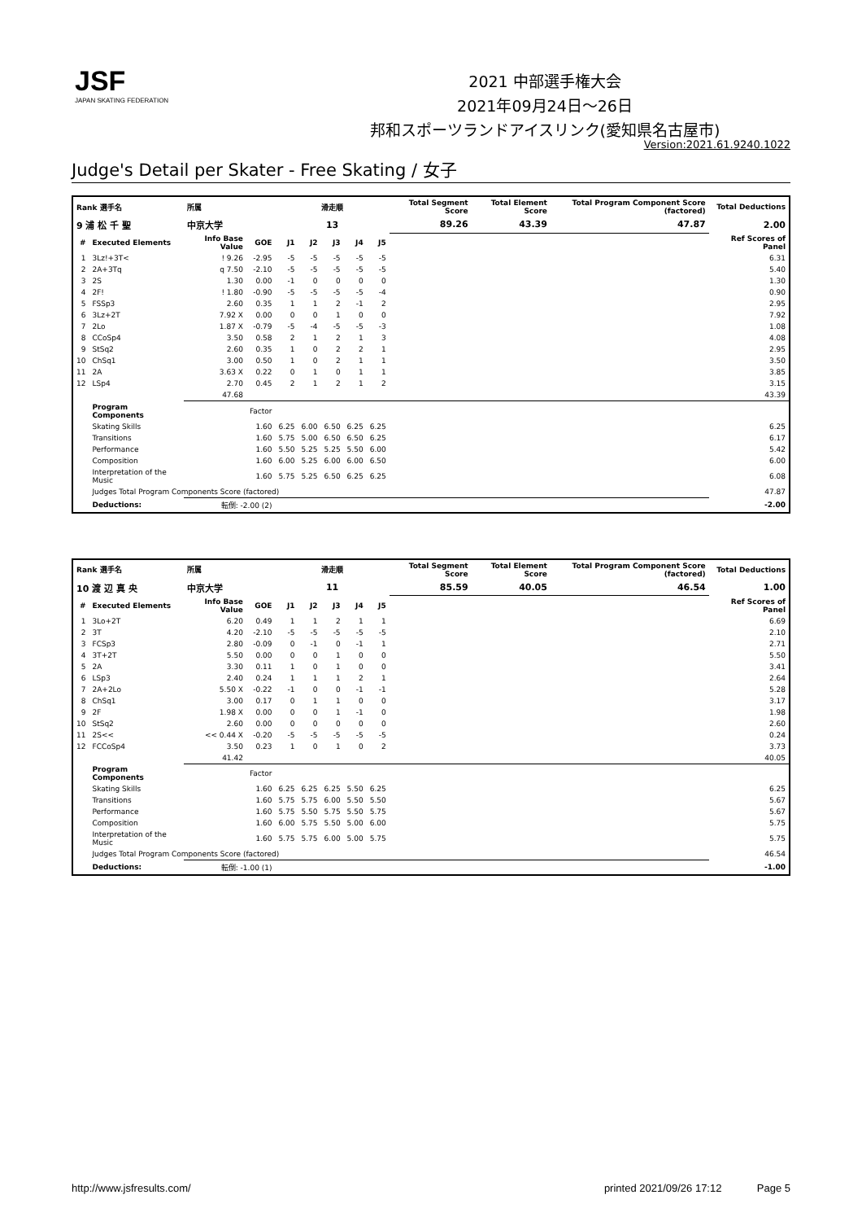JSF
JAPAN SKATING FEDERATION
2021 中部選手権大会
2021年09月24日～26日
邦和スポーツランドアイスリンク(愛知県名古屋市)
Version:2021.61.9240.1022
Judge's Detail per Skater - Free Skating / 女子
| Rank 選手名 | | 所属 | | 滑走順 | | | | | Total Segment Score | Total Element Score | Total Program Component Score (factored) | Total Deductions |
| --- | --- | --- | --- | --- | --- | --- | --- | --- | --- | --- | --- | --- |
| 9 浦 松 千 聖 | | 中京大学 | | 13 | | | | | 89.26 | 43.39 | 47.87 | 2.00 |
| # | Executed Elements | Info Base Value | GOE | J1 | J2 | J3 | J4 | J5 | | | | Ref Scores of Panel |
| 1 | 3Lz!+3T< | ! 9.26 | -2.95 | -5 | -5 | -5 | -5 | -5 | | | | 6.31 |
| 2 | 2A+3Tq | q 7.50 | -2.10 | -5 | -5 | -5 | -5 | -5 | | | | 5.40 |
| 3 | 2S | 1.30 | 0.00 | -1 | 0 | 0 | 0 | 0 | | | | 1.30 |
| 4 | 2F! | ! 1.80 | -0.90 | -5 | -5 | -5 | -5 | -4 | | | | 0.90 |
| 5 | FSSp3 | 2.60 | 0.35 | 1 | 1 | 2 | -1 | 2 | | | | 2.95 |
| 6 | 3Lz+2T | 7.92 X | 0.00 | 0 | 0 | 1 | 0 | 0 | | | | 7.92 |
| 7 | 2Lo | 1.87 X | -0.79 | -5 | -4 | -5 | -5 | -3 | | | | 1.08 |
| 8 | CCoSp4 | 3.50 | 0.58 | 2 | 1 | 2 | 1 | 3 | | | | 4.08 |
| 9 | StSq2 | 2.60 | 0.35 | 1 | 0 | 2 | 2 | 1 | | | | 2.95 |
| 10 | ChSq1 | 3.00 | 0.50 | 1 | 0 | 2 | 1 | 1 | | | | 3.50 |
| 11 | 2A | 3.63 X | 0.22 | 0 | 1 | 0 | 1 | 1 | | | | 3.85 |
| 12 | LSp4 | 2.70 | 0.45 | 2 | 1 | 2 | 1 | 2 | | | | 3.15 |
| | | 47.68 | | | | | | | | | | 43.39 |
| | Program Components | | Factor | | | | | | | | | |
| | Skating Skills | | 1.60 | 6.25 | 6.00 | 6.50 | 6.25 | 6.25 | | | | 6.25 |
| | Transitions | | 1.60 | 5.75 | 5.00 | 6.50 | 6.50 | 6.25 | | | | 6.17 |
| | Performance | | 1.60 | 5.50 | 5.25 | 5.25 | 5.50 | 6.00 | | | | 5.42 |
| | Composition | | 1.60 | 6.00 | 5.25 | 6.00 | 6.00 | 6.50 | | | | 6.00 |
| | Interpretation of the Music | | 1.60 | 5.75 | 5.25 | 6.50 | 6.25 | 6.25 | | | | 6.08 |
| | Judges Total Program Components Score (factored) | | | | | | | | | | | 47.87 |
| | Deductions: | 転倒: -2.00 (2) | | | | | | | | | | -2.00 |
| Rank 選手名 | | 所属 | | 滑走順 | | | | | Total Segment Score | Total Element Score | Total Program Component Score (factored) | Total Deductions |
| --- | --- | --- | --- | --- | --- | --- | --- | --- | --- | --- | --- | --- |
| 10 渡 辺 真 央 | | 中京大学 | | 11 | | | | | 85.59 | 40.05 | 46.54 | 1.00 |
| # | Executed Elements | Info Base Value | GOE | J1 | J2 | J3 | J4 | J5 | | | | Ref Scores of Panel |
| 1 | 3Lo+2T | 6.20 | 0.49 | 1 | 1 | 2 | 1 | 1 | | | | 6.69 |
| 2 | 3T | 4.20 | -2.10 | -5 | -5 | -5 | -5 | -5 | | | | 2.10 |
| 3 | FCSp3 | 2.80 | -0.09 | 0 | -1 | 0 | -1 | 1 | | | | 2.71 |
| 4 | 3T+2T | 5.50 | 0.00 | 0 | 0 | 1 | 0 | 0 | | | | 5.50 |
| 5 | 2A | 3.30 | 0.11 | 1 | 0 | 1 | 0 | 0 | | | | 3.41 |
| 6 | LSp3 | 2.40 | 0.24 | 1 | 1 | 1 | 2 | 1 | | | | 2.64 |
| 7 | 2A+2Lo | 5.50 X | -0.22 | -1 | 0 | 0 | -1 | -1 | | | | 5.28 |
| 8 | ChSq1 | 3.00 | 0.17 | 0 | 1 | 1 | 0 | 0 | | | | 3.17 |
| 9 | 2F | 1.98 X | 0.00 | 0 | 0 | 1 | -1 | 0 | | | | 1.98 |
| 10 | StSq2 | 2.60 | 0.00 | 0 | 0 | 0 | 0 | 0 | | | | 2.60 |
| 11 | 2S<< | << 0.44 X | -0.20 | -5 | -5 | -5 | -5 | -5 | | | | 0.24 |
| 12 | FCCoSp4 | 3.50 | 0.23 | 1 | 0 | 1 | 0 | 2 | | | | 3.73 |
| | | 41.42 | | | | | | | | | | 40.05 |
| | Program Components | | Factor | | | | | | | | | |
| | Skating Skills | | 1.60 | 6.25 | 6.25 | 6.25 | 5.50 | 6.25 | | | | 6.25 |
| | Transitions | | 1.60 | 5.75 | 5.75 | 6.00 | 5.50 | 5.50 | | | | 5.67 |
| | Performance | | 1.60 | 5.75 | 5.50 | 5.75 | 5.50 | 5.75 | | | | 5.67 |
| | Composition | | 1.60 | 6.00 | 5.75 | 5.50 | 5.00 | 6.00 | | | | 5.75 |
| | Interpretation of the Music | | 1.60 | 5.75 | 5.75 | 6.00 | 5.00 | 5.75 | | | | 5.75 |
| | Judges Total Program Components Score (factored) | | | | | | | | | | | 46.54 |
| | Deductions: | 転倒: -1.00 (1) | | | | | | | | | | -1.00 |
http://www.jsfresults.com/ printed 2021/09/26 17:12 Page 5